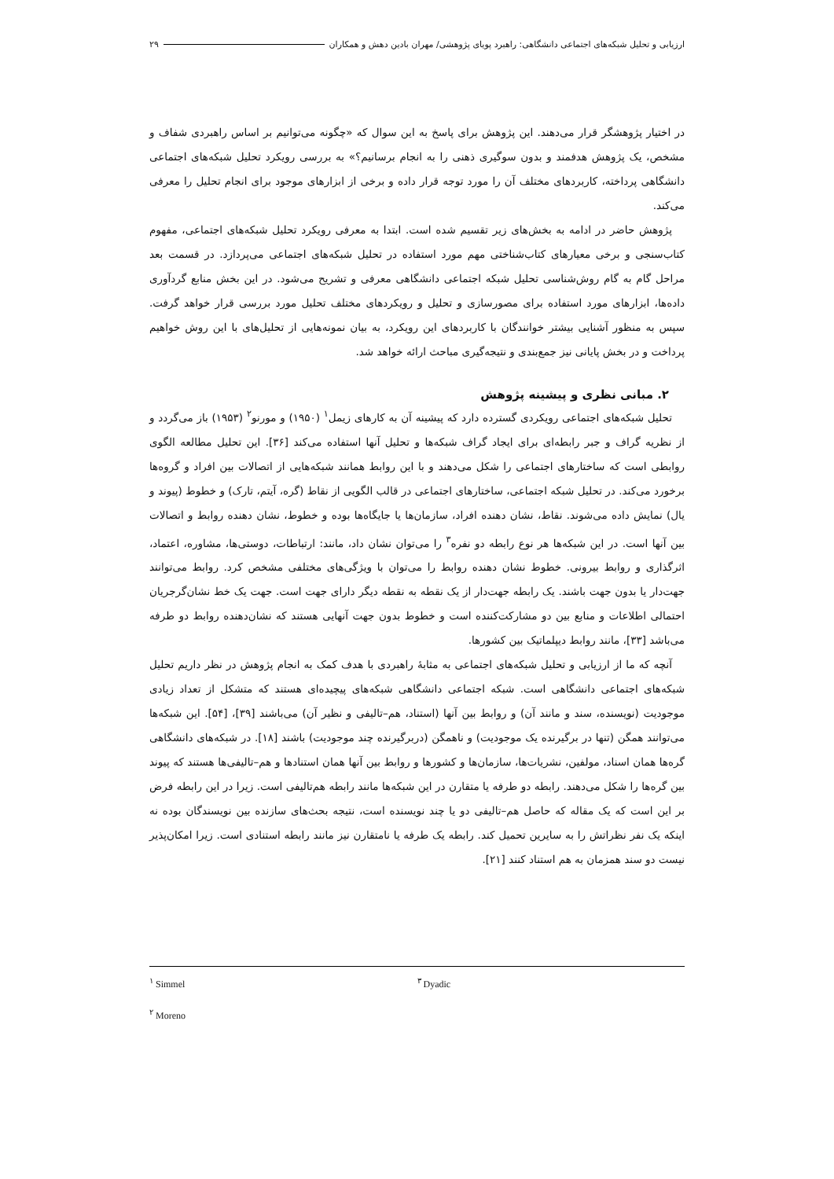ارزیابی و تحلیل شبکه‌های اجتماعی دانشگاهی: راهبرد پویای پژوهشی/ مهران بادین دهش و همکاران ۲۹
در اختیار پژوهشگر قرار می‌دهند. این پژوهش برای پاسخ به این سوال که «چگونه می‌توانیم بر اساس راهبردی شفاف و مشخص، یک پژوهش هدفمند و بدون سوگیری ذهنی را به انجام برسانیم؟» به بررسی رویکرد تحلیل شبکه‌های اجتماعی دانشگاهی پرداخته، کاربردهای مختلف آن را مورد توجه قرار داده و برخی از ابزارهای موجود برای انجام تحلیل را معرفی می‌کند.
پژوهش حاضر در ادامه به بخش‌های زیر تقسیم شده است. ابتدا به معرفی رویکرد تحلیل شبکه‌های اجتماعی، مفهوم کتاب‌سنجی و برخی معیارهای کتاب‌شناختی مهم مورد استفاده در تحلیل شبکه‌های اجتماعی می‌پردازد. در قسمت بعد مراحل گام به گام روش‌شناسی تحلیل شبکه اجتماعی دانشگاهی معرفی و تشریح می‌شود. در این بخش منابع گردآوری داده‌ها، ابزارهای مورد استفاده برای مصورسازی و تحلیل و رویکردهای مختلف تحلیل مورد بررسی قرار خواهد گرفت. سپس به منظور آشنایی بیشتر خوانندگان با کاربردهای این رویکرد، به بیان نمونه‌هایی از تحلیل‌های با این روش خواهیم پرداخت و در بخش پایانی نیز جمع‌بندی و نتیجه‌گیری مباحث ارائه خواهد شد.
۲. مبانی نظری و پیشینه پژوهش
تحلیل شبکه‌های اجتماعی رویکردی گسترده دارد که پیشینه آن به کارهای زیمل<sup>۱</sup> (۱۹۵۰) و مورنو<sup>۲</sup> (۱۹۵۳) باز می‌گردد و از نظریه گراف و جبر رابطه‌ای برای ایجاد گراف شبکه‌ها و تحلیل آنها استفاده می‌کند [۳۶]. این تحلیل مطالعه الگوی روابطی است که ساختارهای اجتماعی را شکل می‌دهند و با این روابط همانند شبکه‌هایی از اتصالات بین افراد و گروه‌ها برخورد می‌کند. در تحلیل شبکه اجتماعی، ساختارهای اجتماعی در قالب الگویی از نقاط (گره، آیتم، تارک) و خطوط (پیوند و یال) نمایش داده می‌شوند. نقاط، نشان دهنده افراد، سازمان‌ها یا جایگاه‌ها بوده و خطوط، نشان دهنده روابط و اتصالات بین آنها است. در این شبکه‌ها هر نوع رابطه دو نفره<sup>۳</sup> را می‌توان نشان داد، مانند: ارتباطات، دوستی‌ها، مشاوره، اعتماد، اثرگذاری و روابط بیرونی. خطوط نشان دهنده روابط را می‌توان با ویژگی‌های مختلفی مشخص کرد. روابط می‌توانند جهت‌دار یا بدون جهت باشند. یک رابطه جهت‌دار از یک نقطه به نقطه دیگر دارای جهت است. جهت یک خط نشان‌گرجریان احتمالی اطلاعات و منابع بین دو مشارکت‌کننده است و خطوط بدون جهت آنهایی هستند که نشان‌دهنده روابط دو طرفه می‌باشد [۳۳]، مانند روابط دیپلماتیک بین کشورها.
آنچه که ما از ارزیابی و تحلیل شبکه‌های اجتماعی به مثابهٔ راهبردی با هدف کمک به انجام پژوهش در نظر داریم تحلیل شبکه‌های اجتماعی دانشگاهی است. شبکه اجتماعی دانشگاهی شبکه‌های پیچیده‌ای هستند که متشکل از تعداد زیادی موجودیت (نویسنده، سند و مانند آن) و روابط بین آنها (استناد، هم–تالیفی و نظیر آن) می‌باشند [۳۹]، [۵۴]. این شبکه‌ها می‌توانند همگن (تنها در برگیرنده یک موجودیت) و ناهمگن (دربرگیرنده چند موجودیت) باشند [۱۸]. در شبکه‌های دانشگاهی گره‌ها همان اسناد، مولفین، نشریات‌ها، سازمان‌ها و کشورها و روابط بین آنها همان استنادها و هم–تالیفی‌ها هستند که پیوند بین گره‌ها را شکل می‌دهند. رابطه دو طرفه یا متقارن در این شبکه‌ها مانند رابطه هم‌تالیفی است. زیرا در این رابطه فرض بر این است که یک مقاله که حاصل هم–تالیفی دو یا چند نویسنده است، نتیجه بحث‌های سازنده بین نویسندگان بوده نه اینکه یک نفر نظراتش را به سایرین تحمیل کند. رابطه یک طرفه یا نامتقارن نیز مانند رابطه استنادی است. زیرا امکان‌پذیر نیست دو سند همزمان به هم استناد کنند [۲۱].
<sup>۱</sup> Simmel
<sup>۳</sup> Dyadic
<sup>۲</sup> Moreno